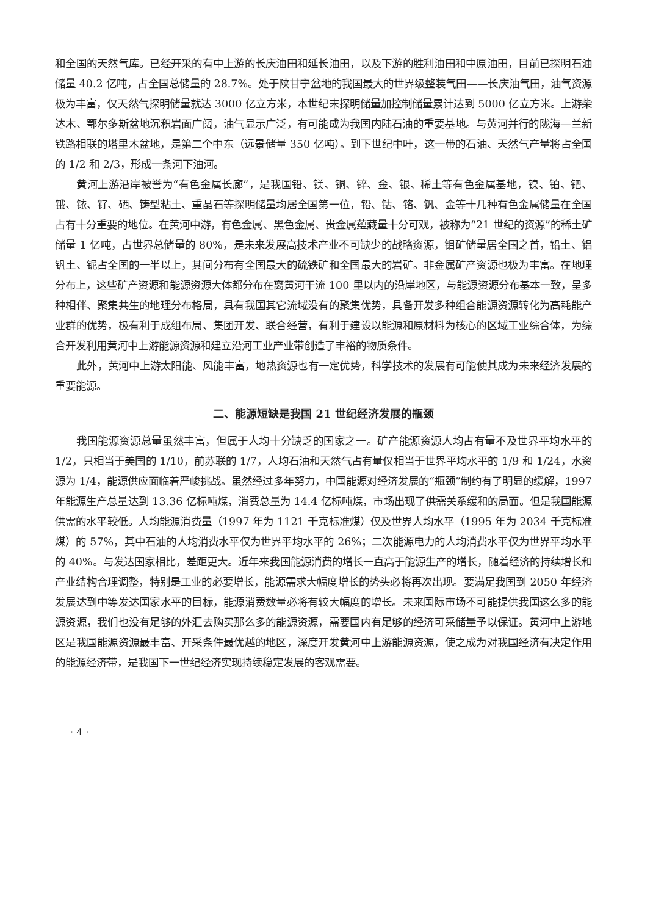和全国的天然气库。已经开采的有中上游的长庆油田和延长油田，以及下游的胜利油田和中原油田，目前已探明石油储量 40.2 亿吨，占全国总储量的 28.7%。处于陕甘宁盆地的我国最大的世界级整装气田——长庆油气田，油气资源极为丰富，仅天然气探明储量就达 3000 亿立方米，本世纪末探明储量加控制储量累计达到 5000 亿立方米。上游柴达木、鄂尔多斯盆地沉积岩面广阔，油气显示广泛，有可能成为我国内陆石油的重要基地。与黄河并行的陇海—兰新铁路相联的塔里木盆地，是第二个中东（远景储量 350 亿吨）。到下世纪中叶，这一带的石油、天然气产量将占全国的 1/2 和 2/3，形成一条河下油河。
黄河上游沿岸被誉为“有色金属长廊”，是我国铅、镁、铜、锌、金、银、稀土等有色金属基地，镍、铂、钯、锇、铱、钌、硒、铸型粘土、重晶石等探明储量均居全国第一位，铅、钴、铬、钒、金等十几种有色金属储量在全国占有十分重要的地位。在黄河中游，有色金属、黑色金属、贵金属蕴藏量十分可观，被称为“21 世纪的资源”的稀土矿储量 1 亿吨，占世界总储量的 80%，是未来发展高技术产业不可缺少的战略资源，钼矿储量居全国之首，铅土、铝钒土、铌占全国的一半以上，其间分布有全国最大的硫铁矿和全国最大的岩矿。非金属矿产资源也极为丰富。在地理分布上，这些矿产资源和能源资源大体都分布在离黄河干流 100 里以内的沿岸地区，与能源资源分布基本一致，呈多种相伴、聚集共生的地理分布格局，具有我国其它流域没有的聚集优势，具备开发多种组合能源资源转化为高耗能产业群的优势，极有利于成组布局、集团开发、联合经营，有利于建设以能源和原材料为核心的区域工业综合体，为综合开发利用黄河中上游能源资源和建立沿河工业产业带创造了丰裕的物质条件。
此外，黄河中上游太阳能、风能丰富，地热资源也有一定优势，科学技术的发展有可能使其成为未来经济发展的重要能源。
二、能源短缺是我国 21 世纪经济发展的瓶颈
我国能源资源总量虽然丰富，但属于人均十分缺乏的国家之一。矿产能源资源人均占有量不及世界平均水平的 1/2，只相当于美国的 1/10，前苏联的 1/7，人均石油和天然气占有量仅相当于世界平均水平的 1/9 和 1/24，水资源为 1/4，能源供应面临着严峻挑战。虽然经过多年努力，中国能源对经济发展的“瓶颈”制约有了明显的缓解，1997 年能源生产总量达到 13.36 亿标吨煤，消费总量为 14.4 亿标吨煤，市场出现了供需关系缓和的局面。但是我国能源供需的水平较低。人均能源消费量（1997 年为 1121 千克标准煤）仅及世界人均水平（1995 年为 2034 千克标准煤）的 57%，其中石油的人均消费水平仅为世界平均水平的 26%；二次能源电力的人均消费水平仅为世界平均水平的 40%。与发达国家相比，差距更大。近年来我国能源消费的增长一直高于能源生产的增长，随着经济的持续增长和产业结构合理调整，特别是工业的必要增长，能源需求大幅度增长的势头必将再次出现。要满足我国到 2050 年经济发展达到中等发达国家水平的目标，能源消费数量必将有较大幅度的增长。未来国际市场不可能提供我国这么多的能源资源，我们也没有足够的外汇去购买那么多的能源资源，需要国内有足够的经济可采储量予以保证。黄河中上游地区是我国能源资源最丰富、开采条件最优越的地区，深度开发黄河中上游能源资源，使之成为对我国经济有决定作用的能源经济带，是我国下一世纪经济实现持续稳定发展的客观需要。
· 4 ·